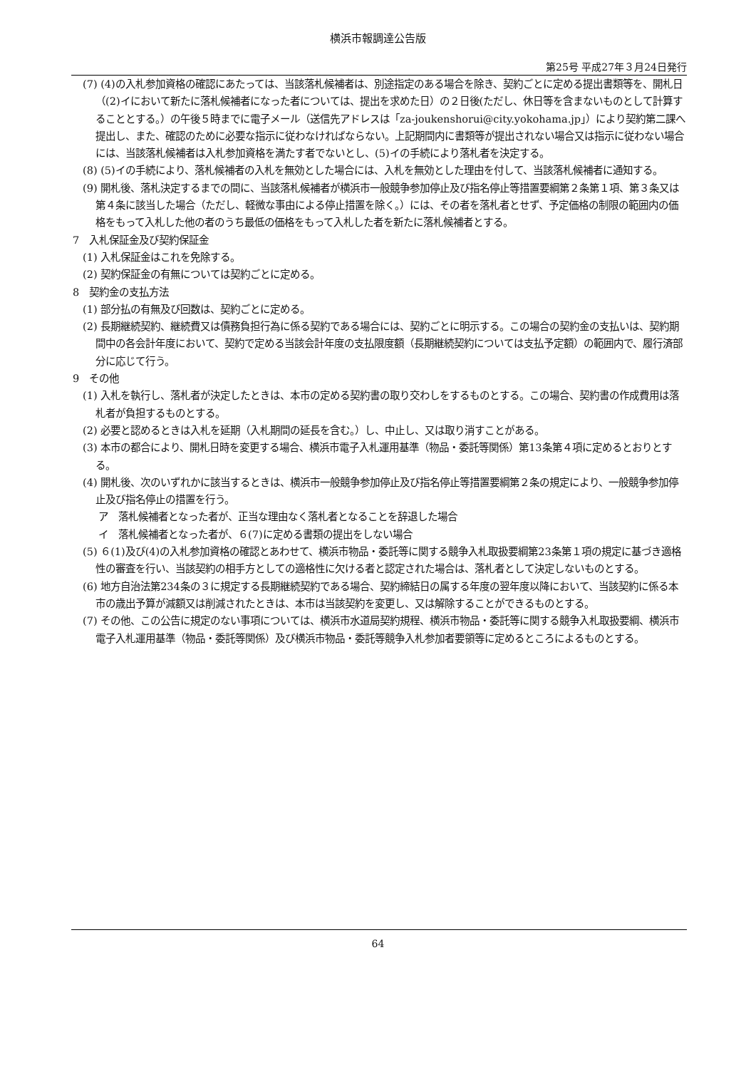横浜市報調達公告版
第25号 平成27年３月24日発行
(7) (4)の入札参加資格の確認にあたっては、当該落札候補者は、別途指定のある場合を除き、契約ごとに定める提出書類等を、開札日（(2)イにおいて新たに落札候補者になった者については、提出を求めた日）の２日後(ただし、休日等を含まないものとして計算することとする。）の午後５時までに電子メール（送信先アドレスは「za-joukenshorui@city.yokohama.jp」）により契約第二課へ提出し、また、確認のために必要な指示に従わなければならない。上記期間内に書類等が提出されない場合又は指示に従わない場合には、当該落札候補者は入札参加資格を満たす者でないとし、(5)イの手続により落札者を決定する。
(8) (5)イの手続により、落札候補者の入札を無効とした場合には、入札を無効とした理由を付して、当該落札候補者に通知する。
(9) 開札後、落札決定するまでの間に、当該落札候補者が横浜市一般競争参加停止及び指名停止等措置要綱第２条第１項、第３条又は第４条に該当した場合（ただし、軽微な事由による停止措置を除く。）には、その者を落札者とせず、予定価格の制限の範囲内の価格をもって入札した他の者のうち最低の価格をもって入札した者を新たに落札候補者とする。
7　入札保証金及び契約保証金
(1) 入札保証金はこれを免除する。
(2) 契約保証金の有無については契約ごとに定める。
8　契約金の支払方法
(1) 部分払の有無及び回数は、契約ごとに定める。
(2) 長期継続契約、継続費又は債務負担行為に係る契約である場合には、契約ごとに明示する。この場合の契約金の支払いは、契約期間中の各会計年度において、契約で定める当該会計年度の支払限度額（長期継続契約については支払予定額）の範囲内で、履行済部分に応じて行う。
9　その他
(1) 入札を執行し、落札者が決定したときは、本市の定める契約書の取り交わしをするものとする。この場合、契約書の作成費用は落札者が負担するものとする。
(2) 必要と認めるときは入札を延期（入札期間の延長を含む。）し、中止し、又は取り消すことがある。
(3) 本市の都合により、開札日時を変更する場合、横浜市電子入札運用基準（物品・委託等関係）第13条第４項に定めるとおりとする。
(4) 開札後、次のいずれかに該当するときは、横浜市一般競争参加停止及び指名停止等措置要綱第２条の規定により、一般競争参加停止及び指名停止の措置を行う。
ア　落札候補者となった者が、正当な理由なく落札者となることを辞退した場合
イ　落札候補者となった者が、６(7)に定める書類の提出をしない場合
(5) ６(1)及び(4)の入札参加資格の確認とあわせて、横浜市物品・委託等に関する競争入札取扱要綱第23条第１項の規定に基づき適格性の審査を行い、当該契約の相手方としての適格性に欠ける者と認定された場合は、落札者として決定しないものとする。
(6) 地方自治法第234条の３に規定する長期継続契約である場合、契約締結日の属する年度の翌年度以降において、当該契約に係る本市の歳出予算が減額又は削減されたときは、本市は当該契約を変更し、又は解除することができるものとする。
(7) その他、この公告に規定のない事項については、横浜市水道局契約規程、横浜市物品・委託等に関する競争入札取扱要綱、横浜市電子入札運用基準（物品・委託等関係）及び横浜市物品・委託等競争入札参加者要領等に定めるところによるものとする。
64